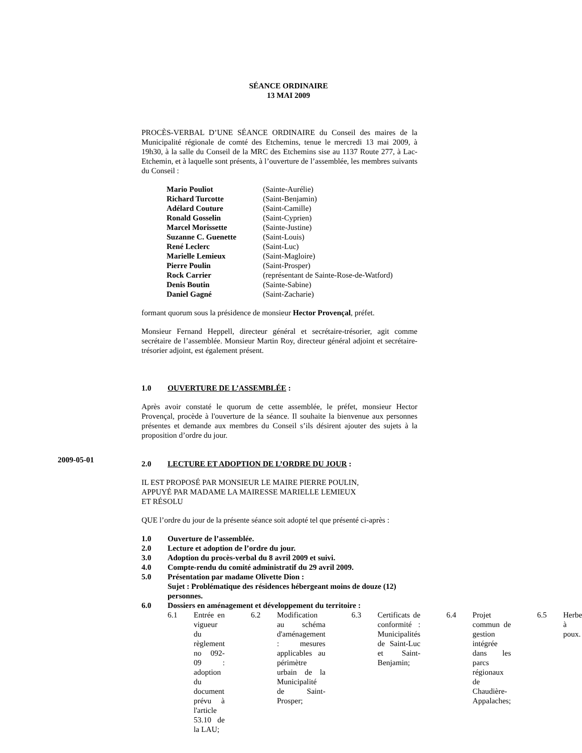SÉANCE ORDINAIRE
13 MAI 2009
2009-05-01
PROCÈS-VERBAL D’UNE SÉANCE ORDINAIRE du Conseil des maires de la Municipalité régionale de comté des Etchemins, tenue le mercredi 13 mai 2009, à 19h30, à la salle du Conseil de la MRC des Etchemins sise au 1137 Route 277, à Lac-Etchemin, et à laquelle sont présents, à l’ouverture de l’assemblée, les membres suivants du Conseil :
Mario Pouliot (Sainte-Aurélie)
Richard Turcotte (Saint-Benjamin)
Adélard Couture (Saint-Camille)
Ronald Gosselin (Saint-Cyprien)
Marcel Morissette (Sainte-Justine)
Suzanne C. Guenette (Saint-Louis)
René Leclerc (Saint-Luc)
Marielle Lemieux (Saint-Magloire)
Pierre Poulin (Saint-Prosper)
Rock Carrier (représentant de Sainte-Rose-de-Watford)
Denis Boutin (Sainte-Sabine)
Daniel Gagné (Saint-Zacharie)
formant quorum sous la présidence de monsieur Hector Provençal, préfet.
Monsieur Fernand Heppell, directeur général et secrétaire-trésorier, agit comme secrétaire de l’assemblée. Monsieur Martin Roy, directeur général adjoint et secrétaire-trésorier adjoint, est également présent.
1.0 OUVERTURE DE L’ASSEMBLÉE :
Après avoir constaté le quorum de cette assemblée, le préfet, monsieur Hector Provençal, procède à l'ouverture de la séance. Il souhaite la bienvenue aux personnes présentes et demande aux membres du Conseil s’ils désirent ajouter des sujets à la proposition d’ordre du jour.
2.0 LECTURE ET ADOPTION DE L’ORDRE DU JOUR :
IL EST PROPOSÉ PAR MONSIEUR LE MAIRE PIERRE POULIN,
APPUYÉ PAR MADAME LA MAIRESSE MARIELLE LEMIEUX
ET RÉSOLU
QUE l’ordre du jour de la présente séance soit adopté tel que présenté ci-après :
1.0 Ouverture de l’assemblée.
2.0 Lecture et adoption de l’ordre du jour.
3.0 Adoption du procès-verbal du 8 avril 2009 et suivi.
4.0 Compte-rendu du comité administratif du 29 avril 2009.
5.0 Présentation par madame Olivette Dion :
Sujet : Problématique des résidences hébergeant moins de douze (12) personnes.
6.0 Dossiers en aménagement et développement du territoire :
6.1 Entrée en vigueur du règlement no 092-09 : adoption du document prévu à l'article 53.10 de la LAU;
6.2 Modification au schéma d'aménagement : mesures applicables au périmètre urbain de la Municipalité de Saint-Prosper;
6.3 Certificats de conformité : Municipalités de Saint-Luc et Saint-Benjamin;
6.4 Projet commun de gestion intégrée dans les parcs régionaux de Chaudière-Appalaches;
6.5 Herbe à poux.